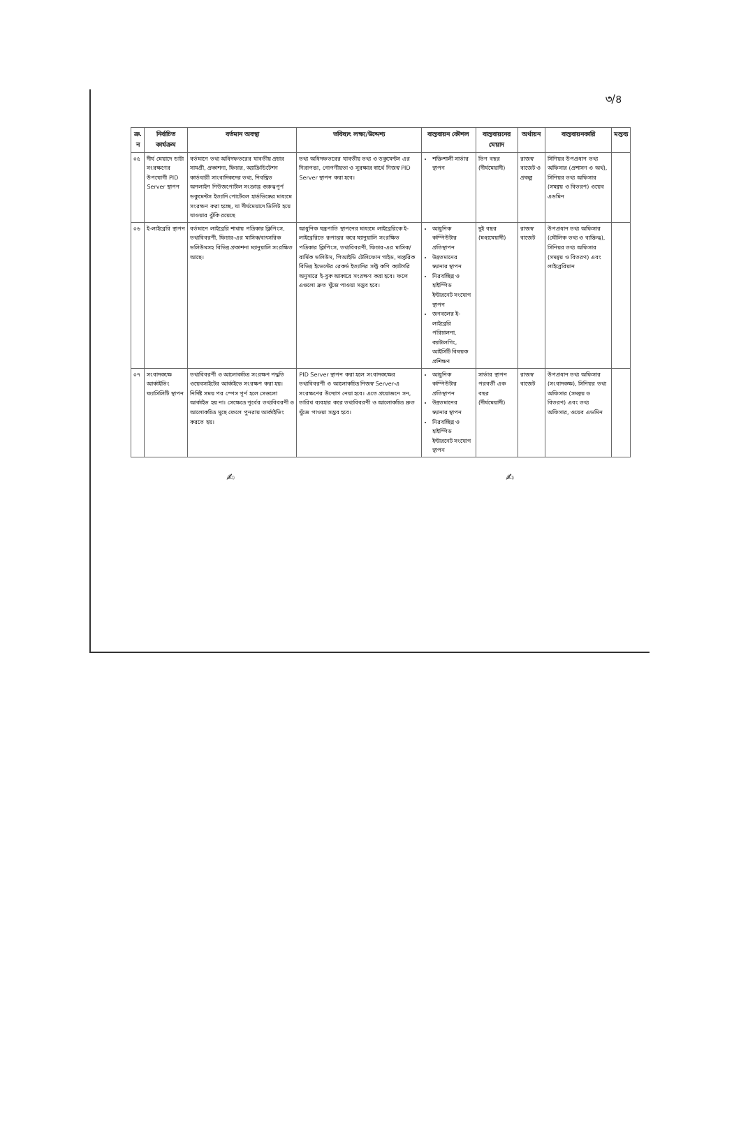৩/৪
| ক্র. ন | নির্বাচিত কার্যক্রম | বর্তমান অবস্থা | ভবিষ্যৎ লক্ষ্য/উদ্দেশ্য | বাস্তবায়ন কৌশল | বাস্তবায়নের মেয়াদ | অর্থায়ন | বাস্তবায়নকারি | মন্তব্য |
| --- | --- | --- | --- | --- | --- | --- | --- | --- |
| ০৫ | দীর্ঘ মেয়াদে ডাটা সংরক্ষণের উপযোগী PID Server স্থাপন | বর্তমানে তথ্য অধিদফতরের যাবতীয় প্রচার সামগ্রী, প্রকাশনা, ফিচার, অ্যাক্রিডিটেশন কার্ডধারী সাংবাদিকদের তথ্য, নিবন্ধিত অনলাইন নিউজপোর্টাল সংক্রান্ত গুরুত্বপূর্ণ ডকুমেন্টস ইত্যাদি পোর্টেবল হার্ডডিস্কের মাধ্যমে সংরক্ষণ করা হচ্ছে, যা দীর্ঘমেয়াদে ডিলিট হয়ে যাওয়ার ঝুঁকি রয়েছে | তথ্য অধিদফতরের যাবতীয় তথ্য ও ডকুমেন্টস এর নিরাপত্তা, গোপনীয়তা ও সুরক্ষার স্বার্থে নিজস্ব PID Server স্থাপন করা হবে। | শক্তিশালী সার্ভার স্থাপন | তিন বছর (দীর্ঘমেয়াদী) | রাজস্ব বাজেট ও প্রকল্প | সিনিয়র উপপ্রধান তথ্য অফিসার (প্রশাসন ও অর্থ), সিনিয়র তথ্য অফিসার (সমন্বয় ও বিতরণ) ওয়েব এডমিন | |
| ০৬ | ই-লাইব্রেরি স্থাপন | বর্তমানে লাইব্রেরি শাখায় পত্রিকার ক্লিপিংস, তথ্যবিবরণী, ফিচার-এর মাসিক/বাৎসরিক ভলিউমসহ বিভিন্ন প্রকাশনা ম্যানুয়ালি সংরক্ষিত আছে। | আধুনিক যন্ত্রপাতি স্থাপনের মাধ্যমে লাইব্রেরিকে ই-লাইব্রেরিতে রূপান্তর করে ম্যানুয়ালি সংরক্ষিত পত্রিকার ক্লিপিংস, তথ্যবিবরণী, ফিচার-এর মাসিক/বার্ষিক ভলিউম, পিআইডি টেলিফোন গাইড, দাপ্তরিক বিভিন্ন ইভেন্টের রেকর্ড ইত্যাদির সফ্ট কপি ক্যাটগরি অনুসারে ই-বুক আকারে সংরক্ষণ করা হবে। ফলে এগুলো দ্রুত খুঁজে পাওয়া সম্ভব হবে। | আধুনিক কম্পিউটার প্রতিস্থাপন উন্নতমানের স্ক্যানার স্থাপন নিরবচ্ছিন্ন ও হাইস্পিড ইন্টারনেট সংযোগ স্থাপন জনবলের ই-লাইব্রেরি পরিচালনা, ক্যাটালগিং, আইসিটি বিষয়ক প্রশিক্ষণ | দুই বছর (মধ্যমেয়াদী) | রাজস্ব বাজেট | উপপ্রধান তথ্য অফিসার (মৌলিক তথ্য ও ব্যক্তিত্ব), সিনিয়র তথ্য অফিসার (সমন্বয় ও বিতরণ) এবং লাইব্রেরিয়ান | |
| ০৭ | সংবাদকক্ষে আর্কাইভিং ফ্যাসিলিটি স্থাপন | তথ্যবিবরণী ও আলোকচিত্র সংরক্ষণ পদ্ধতি ওয়েবসাইটের আর্কাইভে সংরক্ষণ করা হয়। নির্দিষ্ট সময় পর স্পেস পূর্ণ হলে সেগুলো আর্কাইভ হয় না। সেক্ষেত্রে পূর্বের তথ্যবিবরণী ও আলোকচিত্র মুছে ফেলে পুনরায় আর্কাইভিং করতে হয়। | PID Server স্থাপন করা হলে সংবাদকক্ষের তথ্যবিবরণী ও আলোকচিত্র নিজস্ব Server-এ সংরক্ষণের উদ্যোগ নেয়া হবে। এতে প্রয়োজনে সন, তারিখ ব্যবহার করে তথ্যবিবরণী ও আলোকচিত্র দ্রুত খুঁজে পাওয়া সম্ভব হবে। | আধুনিক কম্পিউটার প্রতিস্থাপন উন্নতমানের স্ক্যানার স্থাপন নিরবচ্ছিন্ন ও হাইস্পিড ইন্টারনেট সংযোগ স্থাপন | সার্ভার স্থাপন পরবর্তী এক বছর (দীর্ঘমেয়াদী) | রাজস্ব বাজেট | উপপ্রধান তথ্য অফিসার (সংবাদকক্ষ), সিনিয়র তথ্য অফিসার (সমন্বয় ও বিতরণ) এবং তথ্য অফিসার, ওয়েব এডমিন | |
✍ ✍